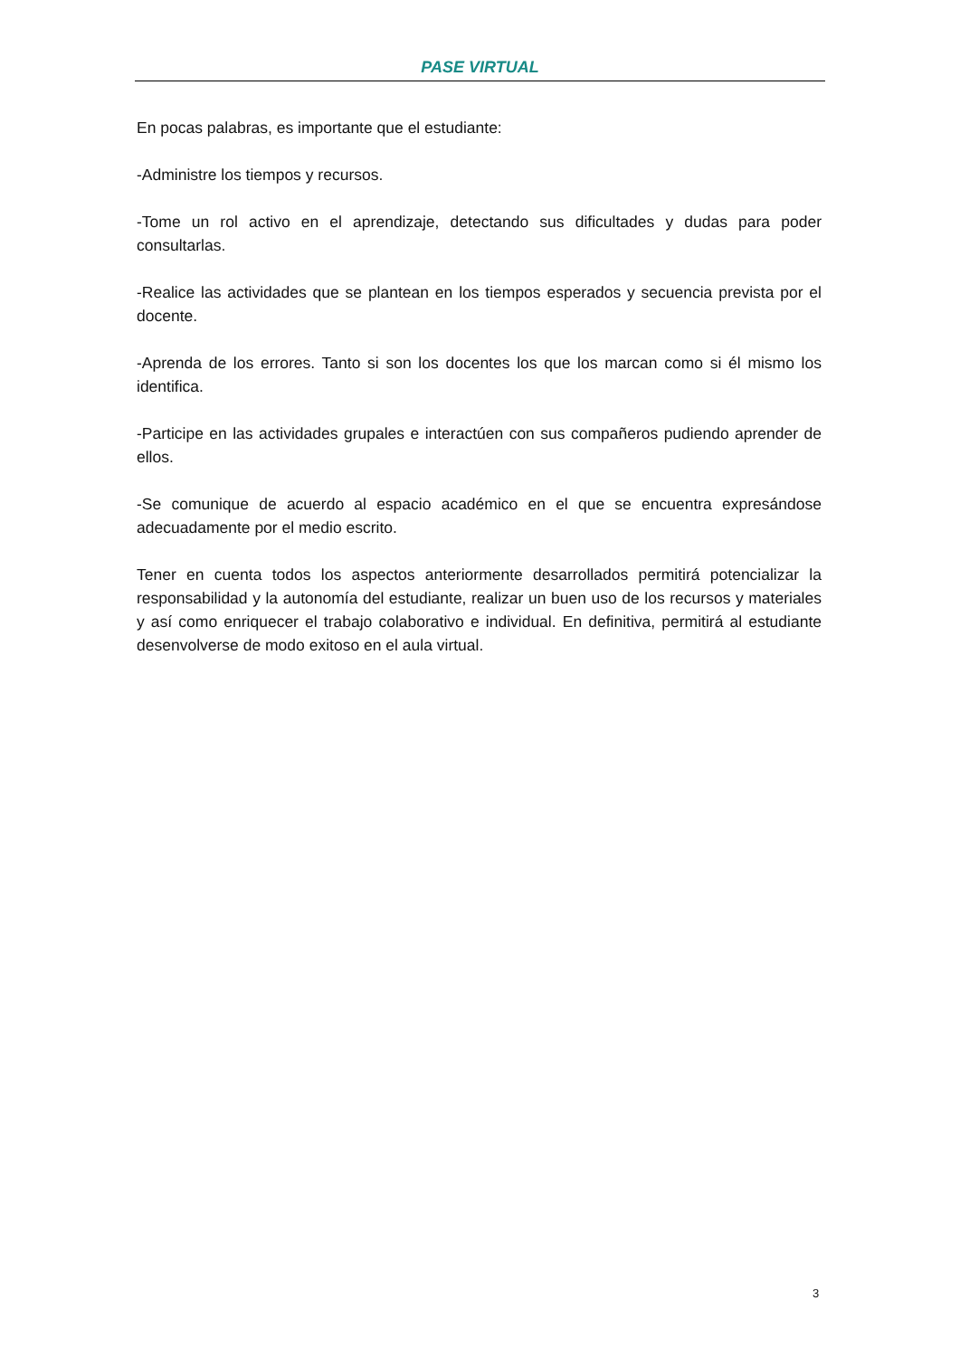PASE VIRTUAL
En pocas palabras, es importante que el estudiante:
-Administre los tiempos y recursos.
-Tome un rol activo en el aprendizaje, detectando sus dificultades y dudas para poder consultarlas.
-Realice las actividades que se plantean en los tiempos esperados y secuencia prevista por el docente.
-Aprenda de los errores. Tanto si son los docentes los que los marcan como si él mismo los identifica.
-Participe en las actividades grupales e interactúen con sus compañeros pudiendo aprender de ellos.
-Se comunique de acuerdo al espacio académico en el que se encuentra expresándose adecuadamente por el medio escrito.
Tener en cuenta todos los aspectos anteriormente desarrollados permitirá potencializar la responsabilidad y la autonomía del estudiante, realizar un buen uso de los recursos y materiales y así como enriquecer el trabajo colaborativo e individual. En definitiva, permitirá al estudiante desenvolverse de modo exitoso en el aula virtual.
3